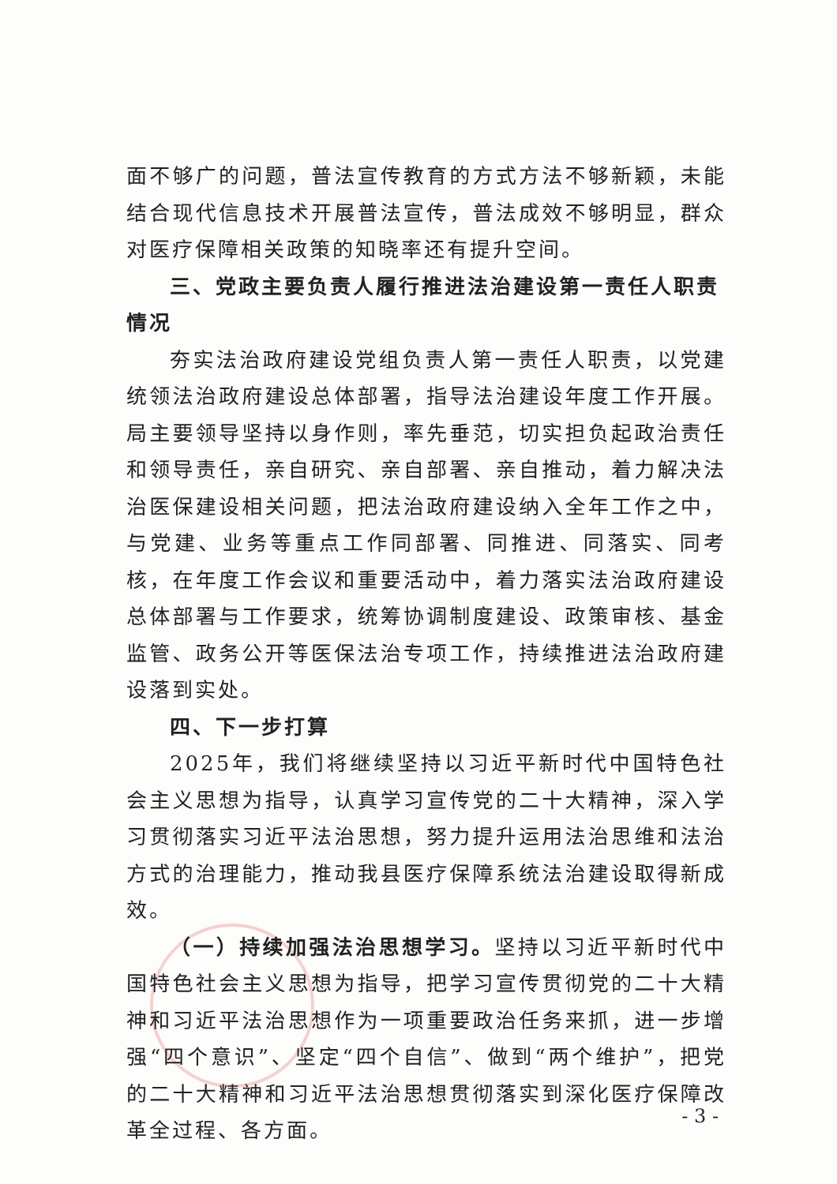面不够广的问题，普法宣传教育的方式方法不够新颖，未能结合现代信息技术开展普法宣传，普法成效不够明显，群众对医疗保障相关政策的知晓率还有提升空间。
三、党政主要负责人履行推进法治建设第一责任人职责情况
夯实法治政府建设党组负责人第一责任人职责，以党建统领法治政府建设总体部署，指导法治建设年度工作开展。局主要领导坚持以身作则，率先垂范，切实担负起政治责任和领导责任，亲自研究、亲自部署、亲自推动，着力解决法治医保建设相关问题，把法治政府建设纳入全年工作之中，与党建、业务等重点工作同部署、同推进、同落实、同考核，在年度工作会议和重要活动中，着力落实法治政府建设总体部署与工作要求，统筹协调制度建设、政策审核、基金监管、政务公开等医保法治专项工作，持续推进法治政府建设落到实处。
四、下一步打算
2025年，我们将继续坚持以习近平新时代中国特色社会主义思想为指导，认真学习宣传党的二十大精神，深入学习贯彻落实习近平法治思想，努力提升运用法治思维和法治方式的治理能力，推动我县医疗保障系统法治建设取得新成效。
（一）持续加强法治思想学习。坚持以习近平新时代中国特色社会主义思想为指导，把学习宣传贯彻党的二十大精神和习近平法治思想作为一项重要政治任务来抓，进一步增强“四个意识”、坚定“四个自信”、做到“两个维护”，把党的二十大精神和习近平法治思想贯彻落实到深化医疗保障改革全过程、各方面。
- 3 -